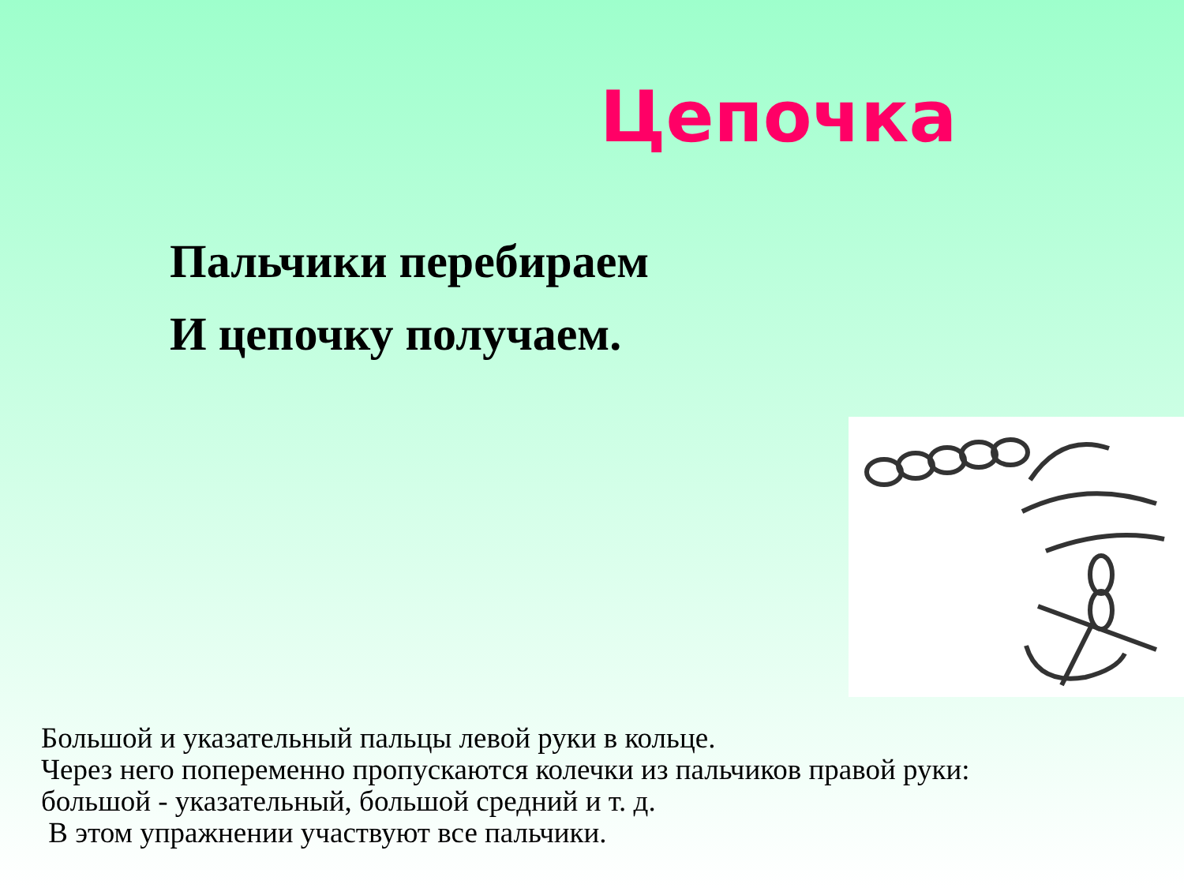Цепочка
Пальчики перебираем
И цепочку получаем.
Большой и указательный пальцы левой руки в кольце.
Через него попеременно пропускаются колечки из пальчиков правой руки:
большой - указательный, большой средний и т. д.
В этом упражнении участвуют все пальчики.